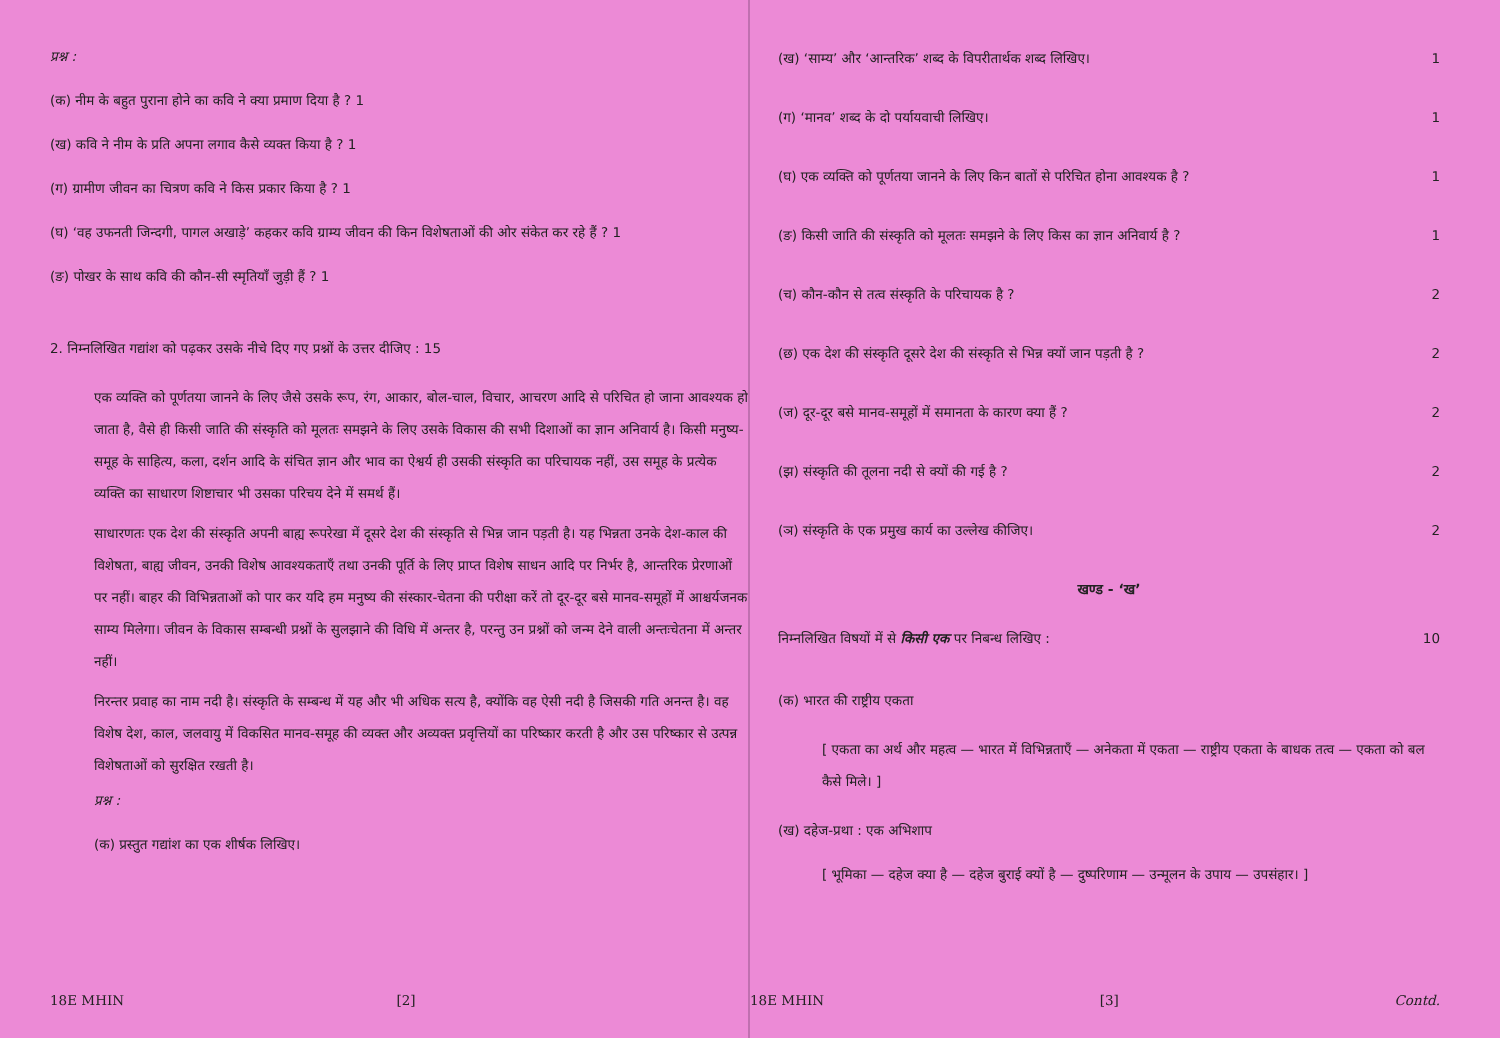प्रश्न :
(क) नीम के बहुत पुराना होने का कवि ने क्या प्रमाण दिया है ? 1
(ख) कवि ने नीम के प्रति अपना लगाव कैसे व्यक्त किया है ? 1
(ग) ग्रामीण जीवन का चित्रण कवि ने किस प्रकार किया है ? 1
(घ) ‘वह उफनती जिन्दगी, पागल अखाड़े’ कहकर कवि ग्राम्य जीवन की किन विशेषताओं की ओर संकेत कर रहे हैं ? 1
(ङ) पोखर के साथ कवि की कौन-सी स्मृतियाँ जुड़ी हैं ? 1
2. निम्नलिखित गद्यांश को पढ़कर उसके नीचे दिए गए प्रश्नों के उत्तर दीजिए : 15
एक व्यक्ति को पूर्णतया जानने के लिए जैसे उसके रूप, रंग, आकार, बोल-चाल, विचार, आचरण आदि से परिचित हो जाना आवश्यक हो जाता है, वैसे ही किसी जाति की संस्कृति को मूलतः समझने के लिए उसके विकास की सभी दिशाओं का ज्ञान अनिवार्य है। किसी मनुष्य-समूह के साहित्य, कला, दर्शन आदि के संचित ज्ञान और भाव का ऐश्वर्य ही उसकी संस्कृति का परिचायक नहीं, उस समूह के प्रत्येक व्यक्ति का साधारण शिष्टाचार भी उसका परिचय देने में समर्थ हैं।
साधारणतः एक देश की संस्कृति अपनी बाह्य रूपरेखा में दूसरे देश की संस्कृति से भिन्न जान पड़ती है। यह भिन्नता उनके देश-काल की विशेषता, बाह्य जीवन, उनकी विशेष आवश्यकताएँ तथा उनकी पूर्ति के लिए प्राप्त विशेष साधन आदि पर निर्भर है, आन्तरिक प्रेरणाओं पर नहीं। बाहर की विभिन्नताओं को पार कर यदि हम मनुष्य की संस्कार-चेतना की परीक्षा करें तो दूर-दूर बसे मानव-समूहों में आश्चर्यजनक साम्य मिलेगा। जीवन के विकास सम्बन्धी प्रश्नों के सुलझाने की विधि में अन्तर है, परन्तु उन प्रश्नों को जन्म देने वाली अन्तःचेतना में अन्तर नहीं।
निरन्तर प्रवाह का नाम नदी है। संस्कृति के सम्बन्ध में यह और भी अधिक सत्य है, क्योंकि वह ऐसी नदी है जिसकी गति अनन्त है। वह विशेष देश, काल, जलवायु में विकसित मानव-समूह की व्यक्त और अव्यक्त प्रवृत्तियों का परिष्कार करती है और उस परिष्कार से उत्पन्न विशेषताओं को सुरक्षित रखती है।
प्रश्न :
(क) प्रस्तुत गद्यांश का एक शीर्षक लिखिए।
18E MHIN [2]
(ख) ‘साम्य’ और ‘आन्तरिक’ शब्द के विपरीतार्थक शब्द लिखिए। 1
(ग) ‘मानव’ शब्द के दो पर्यायवाची लिखिए। 1
(घ) एक व्यक्ति को पूर्णतया जानने के लिए किन बातों से परिचित होना आवश्यक है ? 1
(ङ) किसी जाति की संस्कृति को मूलतः समझने के लिए किस का ज्ञान अनिवार्य है ? 1
(च) कौन-कौन से तत्व संस्कृति के परिचायक है ? 2
(छ) एक देश की संस्कृति दूसरे देश की संस्कृति से भिन्न क्यों जान पड़ती है ? 2
(ज) दूर-दूर बसे मानव-समूहों में समानता के कारण क्या हैं ? 2
(झ) संस्कृति की तूलना नदी से क्यों की गई है ? 2
(ञ) संस्कृति के एक प्रमुख कार्य का उल्लेख कीजिए। 2
खण्ड - ‘ख’
निम्नलिखित विषयों में से किसी एक पर निबन्ध लिखिए : 10
(क) भारत की राष्ट्रीय एकता
[ एकता का अर्थ और महत्व — भारत में विभिन्नताएँ — अनेकता में एकता — राष्ट्रीय एकता के बाधक तत्व — एकता को बल कैसे मिले। ]
(ख) दहेज-प्रथा : एक अभिशाप
[ भूमिका — दहेज क्या है — दहेज बुराई क्यों है — दुष्परिणाम — उन्मूलन के उपाय — उपसंहार। ]
18E MHIN [3] Contd.